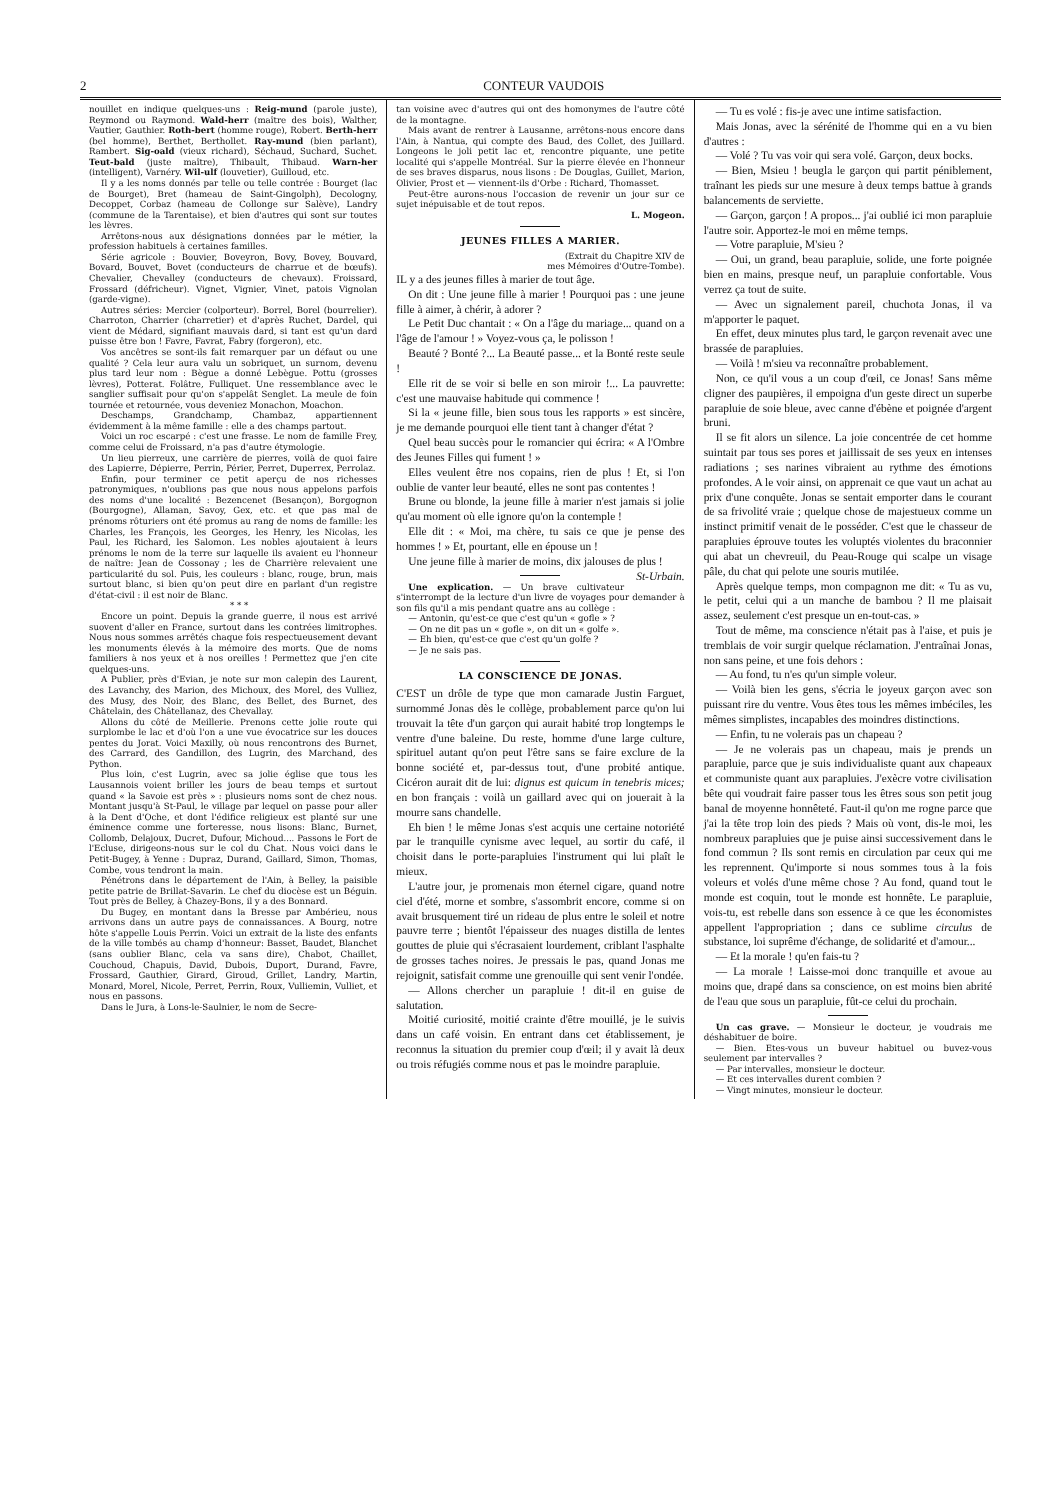2 CONTEUR VAUDOIS
nouillet en indique quelques-uns : Reig-mund (parole juste), Reymond ou Raymond. Wald-herr (maître des bois), Walther, Vautier, Gauthier. Roth-bert (homme rouge), Robert. Berth-herr (bel homme), Berthet, Bertholl­et. Ray-mund (bien parlant), Rambert. Sig-oald (vieux richard), Séchaud, Suchard, Suchet. Teut-bald (juste maître), Thibault, Thibaud. Warn-her (intelligent), Varnéry. Wil-ulf (louvetier), Guilloud, etc.
Il y a les noms donnés par telle ou telle contrée : Bourget (lac de Bourget), Bret (hameau de Saint-Gingolph), Decologny, Decoppet, Corbaz (hameau de Collonge sur Salève), Landry (commune de la Tarentaise), et bien d'autres qui sont sur toutes les lèvres.
Arrêtons-nous aux désignations données par le métier, la profession habituels à certaines familles.
Série agricole : Bouvier, Boveyron, Bovy, Bovey, Bouvard, Bovard, Bouvet, Bovet (conducteurs de charrue et de bœufs). Chevalier, Chevalley (conducteurs de chevaux). Froissard, Frossard (défricheur). Vignet, Vignier, Vinet, patois Vignolan (garde-vigne).
Autres séries: Mercier (colporteur). Borrel, Borel (bourrelier). Charroton, Charrier (charretier) et d'après Ruchet, Dardel, qui vient de Médard, signifiant mauvais dard, si tant est qu'un dard puisse être bon ! Favre, Favrat, Fabry (forgeron), etc.
Vos ancêtres se sont-ils fait remarquer par un défaut ou une qualité ? Cela leur aura valu un sobriquet, un surnom, devenu plus tard leur nom : Bègue a donné Lebègue. Pottu (grosses lèvres), Potterat. Folâtre, Fulliquet. Une ressemblance avec le sanglier suffisait pour qu'on s'appelât Senglet. La meule de foin tournée et retournée, vous deveniez Monachon, Moachon.
Deschamps, Grandchamp, Chambaz, appartiennent évidemment à la même famille : elle a des champs partout.
Voici un roc escarpé : c'est une frasse. Le nom de famille Frey, comme celui de Froissard, n'a pas d'autre étymologie.
Un lieu pierreux, une carrière de pierres, voilà de quoi faire des Lapierre, Dépierre, Perrin, Périer, Perret, Duperrex, Perrolaz.
Enfin, pour terminer ce petit aperçu de nos richesses patronymiques, n'oublions pas que nous nous appelons parfois des noms d'une localité : Bezencenet (Besançon), Borgognon (Bourgogne), Allaman, Savoy, Gex, etc. et que pas mal de prénoms rôturiers ont été promus au rang de noms de famille: les Charles, les François, les Georges, les Henry, les Nicolas, les Paul, les Richard, les Salomon. Les nobles ajoutaient à leurs prénoms le nom de la terre sur laquelle ils avaient eu l'honneur de naître: Jean de Cossonay ; les de Charrière relevaient une particularité du sol. Puis, les couleurs : blanc, rouge, brun, mais surtout blanc, si bien qu'on peut dire en parlant d'un registre d'état-civil : il est noir de Blanc.
* * *
Encore un point. Depuis la grande guerre, il nous est arrivé suovent d'aller en France, surtout dans les contrées limitrophes. Nous nous sommes arrêtés chaque fois respectueusement devant les monuments élevés à la mémoire des morts. Que de noms familiers à nos yeux et à nos oreilles ! Permettez que j'en cite quelques-uns.
A Publier, près d'Evian, je note sur mon calepin des Laurent, des Lavanchy, des Marion, des Michoux, des Morel, des Vulliez, des Musy, des Noir, des Blanc, des Bellet, des Burnet, des Châtelain, des Châtellanaz, des Chevallay.
Allons du côté de Meillerie. Prenons cette jolie route qui surplombe le lac et d'où l'on a une vue évocatrice sur les douces pentes du Jorat. Voici Maxilly, où nous rencontrons des Burnet, des Carrard, des Gandillon, des Lugrin, des Marchand, des Python.
Plus loin, c'est Lugrin, avec sa jolie église que tous les Lausannois voient briller les jours de beau temps et surtout quand « la Savoie est près » : plusieurs noms sont de chez nous. Montant jusqu'à St-Paul, le village par lequel on passe pour aller à la Dent d'Oche, et dont l'édifice religieux est planté sur une éminence comme une forteresse, nous lisons: Blanc, Burnet, Collomb, Delajoux, Ducret, Dufour, Michoud.... Passons le Fort de l'Ecluse, dirigeons-nous sur le col du Chat. Nous voici dans le Petit-Bugey, à Yenne : Dupraz, Durand, Gaillard, Simon, Thomas, Combe, vous tendront la main.
Pénétrons dans le département de l'Ain, à Belley, la paisible petite patrie de Brillat-Savarin. Le chef du diocèse est un Béguin. Tout près de Belley, à Chazey-Bons, il y a des Bonnard.
Du Bugey, en montant dans la Bresse par Ambérieu, nous arrivons dans un autre pays de connaissances. A Bourg, notre hôte s'appelle Louis Perrin. Voici un extrait de la liste des enfants de la ville tombés au champ d'honneur: Basset, Baudet, Blanchet (sans oublier Blanc, cela va sans dire), Chabot, Chaillet, Couchoud, Chapuis, David, Dubois, Duport, Durand, Favre, Frossard, Gauthier, Girard, Giroud, Grillet, Landry, Martin, Monard, Morel, Nicole, Perret, Perrin, Roux, Vulliemin, Vulliet, et nous en passons.
Dans le Jura, à Lons-le-Saulnier, le nom de Secre-
tan voisine avec d'autres qui ont des homonymes de l'autre côté de la montagne.
Mais avant de rentrer à Lausanne, arrêtons-nous encore dans l'Ain, à Nantua, qui compte des Baud, des Collet, des Juillard. Longeons le joli petit lac et, rencontre piquante, une petite localité qui s'appelle Montréal. Sur la pierre élevée en l'honneur de ses braves disparus, nous lisons : De Douglas, Guillet, Marion, Olivier, Prost et — viennent-ils d'Orbe : Richard, Thomasset.
Peut-être aurons-nous l'occasion de revenir un jour sur ce sujet inépuisable et de tout repos.
L. Mogeon.
JEUNES FILLES A MARIER.
(Extrait du Chapitre XIV de
mes Mémoires d'Outre-Tombe).
IL y a des jeunes filles à marier de tout âge.
On dit : Une jeune fille à marier ! Pourquoi pas : une jeune fille à aimer, à chérir, à adorer ?
Le Petit Duc chantait : « On a l'âge du mariage... quand on a l'âge de l'amour ! » Voyez-vous ça, le polisson !
Beauté ? Bonté ?... La Beauté passe... et la Bonté reste seule !
Elle rit de se voir si belle en son miroir !... La pauvrette: c'est une mauvaise habitude qui commence !
Si la « jeune fille, bien sous tous les rapports » est sincère, je me demande pourquoi elle tient tant à changer d'état ?
Quel beau succès pour le romancier qui écrira: « A l'Ombre des Jeunes Filles qui fument ! »
Elles veulent être nos copains, rien de plus ! Et, si l'on oublie de vanter leur beauté, elles ne sont pas contentes !
Brune ou blonde, la jeune fille à marier n'est jamais si jolie qu'au moment où elle ignore qu'on la contemple !
Elle dit : « Moi, ma chère, tu sais ce que je pense des hommes ! » Et, pourtant, elle en épouse un !
Une jeune fille à marier de moins, dix jalouses de plus ! St-Urbain.
Une explication. — Un brave cultivateur s'interrompt de la lecture d'un livre de voyages pour demander à son fils qu'il a mis pendant quatre ans au collège :
— Antonin, qu'est-ce que c'est qu'un « gofle » ?
— On ne dit pas un « gofle », on dit un « golfe ».
— Eh bien, qu'est-ce que c'est qu'un golfe ?
— Je ne sais pas.
LA CONSCIENCE DE JONAS.
C'EST un drôle de type que mon camarade Justin Farguet, surnommé Jonas dès le collège, probablement parce qu'on lui trouvait la tête d'un garçon qui aurait habité trop longtemps le ventre d'une baleine. Du reste, homme d'une large culture, spirituel autant qu'on peut l'être sans se faire exclure de la bonne société et, par-dessus tout, d'une probité antique. Cicéron aurait dit de lui: dignus est quicum in tenebris mices; en bon français : voilà un gaillard avec qui on jouerait à la mourre sans chandelle.
Eh bien ! le même Jonas s'est acquis une certaine notoriété par le tranquille cynisme avec lequel, au sortir du café, il choisit dans le porte-parapluies l'instrument qui lui plaît le mieux.
L'autre jour, je promenais mon éternel cigare, quand notre ciel d'été, morne et sombre, s'assombrit encore, comme si on avait brusquement tiré un rideau de plus entre le soleil et notre pauvre terre ; bientôt l'épaisseur des nuages distilla de lentes gouttes de pluie qui s'écrasaient lourdement, criblant l'asphalte de grosses taches noires. Je pressais le pas, quand Jonas me rejoignit, satisfait comme une grenouille qui sent venir l'ondée.
— Allons chercher un parapluie ! dit-il en guise de salutation.
Moitié curiosité, moitié crainte d'être mouillé, je le suivis dans un café voisin. En entrant dans cet établissement, je reconnus la situation du premier coup d'œil; il y avait là deux ou trois réfugiés comme nous et pas le moindre parapluie.
— Tu es volé : fis-je avec une intime satisfaction.
Mais Jonas, avec la sérénité de l'homme qui en a vu bien d'autres :
— Volé ? Tu vas voir qui sera volé. Garçon, deux bocks.
— Bien, Msieu ! beugla le garçon qui partit péniblement, traînant les pieds sur une mesure à deux temps battue à grands balancements de serviette.
— Garçon, garçon ! A propos... j'ai oublié ici mon parapluie l'autre soir. Apportez-le moi en même temps.
— Votre parapluie, M'sieu ?
— Oui, un grand, beau parapluie, solide, une forte poignée bien en mains, presque neuf, un parapluie confortable. Vous verrez ça tout de suite.
— Avec un signalement pareil, chuchota Jonas, il va m'apporter le paquet.
En effet, deux minutes plus tard, le garçon revenait avec une brassée de parapluies.
— Voilà ! m'sieu va reconnaître probablement.
Non, ce qu'il vous a un coup d'œil, ce Jonas! Sans même cligner des paupières, il empoigna d'un geste direct un superbe parapluie de soie bleue, avec canne d'ébène et poignée d'argent bruni.
Il se fit alors un silence. La joie concentrée de cet homme suintait par tous ses pores et jaillissait de ses yeux en intenses radiations ; ses narines vibraient au rythme des émotions profondes. A le voir ainsi, on apprenait ce que vaut un achat au prix d'une conquête. Jonas se sentait emporter dans le courant de sa frivolité vraie ; quelque chose de majestueux comme un instinct primitif venait de le posséder. C'est que le chasseur de parapluies éprouve toutes les voluptés violentes du braconnier qui abat un chevreuil, du Peau-Rouge qui scalpe un visage pâle, du chat qui pelote une souris mutilée.
Après quelque temps, mon compagnon me dit: « Tu as vu, le petit, celui qui a un manche de bambou ? Il me plaisait assez, seulement c'est presque un en-tout-cas. »
Tout de même, ma conscience n'était pas à l'aise, et puis je tremblais de voir surgir quelque réclamation. J'entraînai Jonas, non sans peine, et une fois dehors :
— Au fond, tu n'es qu'un simple voleur.
— Voilà bien les gens, s'écria le joyeux garçon avec son puissant rire du ventre. Vous êtes tous les mêmes imbéciles, les mêmes simplistes, incapables des moindres distinctions.
— Enfin, tu ne volerais pas un chapeau ?
— Je ne volerais pas un chapeau, mais je prends un parapluie, parce que je suis individualiste quant aux chapeaux et communiste quant aux parapluies. J'exècre votre civilisation bête qui voudrait faire passer tous les êtres sous son petit joug banal de moyenne honnêteté. Faut-il qu'on me rogne parce que j'ai la tête trop loin des pieds ? Mais où vont, dis-le moi, les nombreux parapluies que je puise ainsi successivement dans le fond commun ? Ils sont remis en circulation par ceux qui me les reprennent. Qu'importe si nous sommes tous à la fois voleurs et volés d'une même chose ? Au fond, quand tout le monde est coquin, tout le monde est honnête. Le parapluie, vois-tu, est rebelle dans son essence à ce que les économistes appellent l'appropriation ; dans ce sublime circulus de substance, loi suprême d'échange, de solidarité et d'amour...
— Et la morale ! qu'en fais-tu ?
— La morale ! Laisse-moi donc tranquille et avoue au moins que, drapé dans sa conscience, on est moins bien abrité de l'eau que sous un parapluie, fût-ce celui du prochain.
Un cas grave. — Monsieur le docteur, je voudrais me déshabituer de boire.
— Bien. Etes-vous un buveur habituel ou buvez-vous seulement par intervalles ?
— Par intervalles, monsieur le docteur.
— Et ces intervalles durent combien ?
— Vingt minutes, monsieur le docteur.